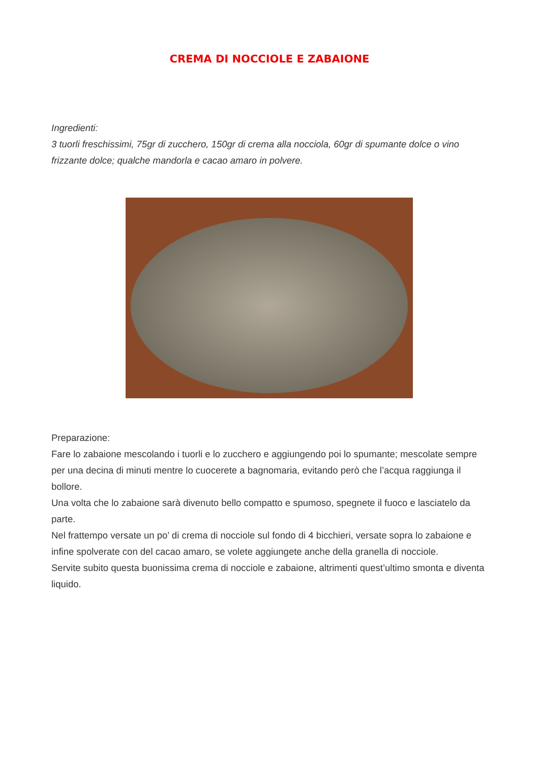CREMA DI NOCCIOLE E ZABAIONE
Ingredienti:
3 tuorli freschissimi, 75gr di zucchero, 150gr di crema alla nocciola, 60gr di spumante dolce o vino frizzante dolce; qualche mandorla e cacao amaro in polvere.
Preparazione:
Fare lo zabaione mescolando i tuorli e lo zucchero e aggiungendo poi lo spumante; mescolate sempre per una decina di minuti mentre lo cuocerete a bagnomaria, evitando però che l’acqua raggiunga il bollore.
Una volta che lo zabaione sarà divenuto bello compatto e spumoso, spegnete il fuoco e lasciatelo da parte.
Nel frattempo versate un po’ di crema di nocciole sul fondo di 4 bicchieri, versate sopra lo zabaione e infine spolverate con del cacao amaro, se volete aggiungete anche della granella di nocciole.
Servite subito questa buonissima crema di nocciole e zabaione, altrimenti quest’ultimo smonta e diventa liquido.